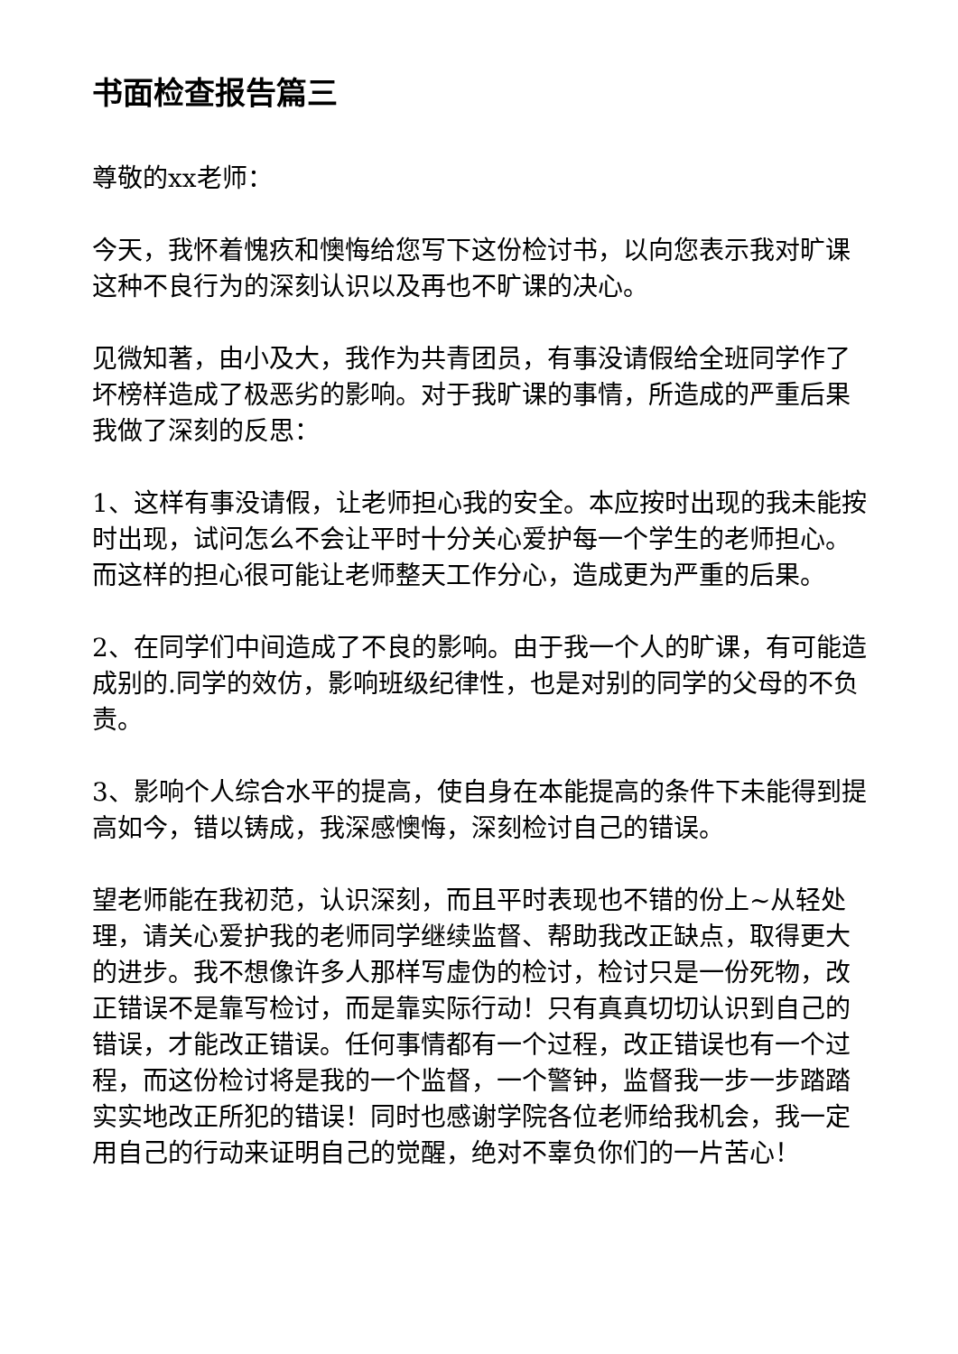书面检查报告篇三
尊敬的xx老师：
今天，我怀着愧疚和懊悔给您写下这份检讨书，以向您表示我对旷课这种不良行为的深刻认识以及再也不旷课的决心。
见微知著，由小及大，我作为共青团员，有事没请假给全班同学作了坏榜样造成了极恶劣的影响。对于我旷课的事情，所造成的严重后果我做了深刻的反思：
1、这样有事没请假，让老师担心我的安全。本应按时出现的我未能按时出现，试问怎么不会让平时十分关心爱护每一个学生的老师担心。而这样的担心很可能让老师整天工作分心，造成更为严重的后果。
2、在同学们中间造成了不良的影响。由于我一个人的旷课，有可能造成别的.同学的效仿，影响班级纪律性，也是对别的同学的父母的不负责。
3、影响个人综合水平的提高，使自身在本能提高的条件下未能得到提高如今，错以铸成，我深感懊悔，深刻检讨自己的错误。
望老师能在我初范，认识深刻，而且平时表现也不错的份上~从轻处理，请关心爱护我的老师同学继续监督、帮助我改正缺点，取得更大的进步。我不想像许多人那样写虚伪的检讨，检讨只是一份死物，改正错误不是靠写检讨，而是靠实际行动！只有真真切切认识到自己的错误，才能改正错误。任何事情都有一个过程，改正错误也有一个过程，而这份检讨将是我的一个监督，一个警钟，监督我一步一步踏踏实实地改正所犯的错误！同时也感谢学院各位老师给我机会，我一定用自己的行动来证明自己的觉醒，绝对不辜负你们的一片苦心！